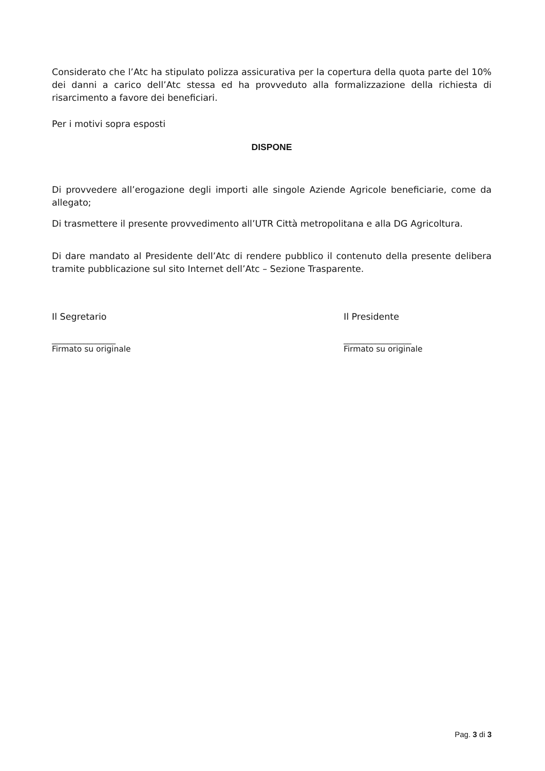Considerato che l’Atc ha stipulato polizza assicurativa per la copertura della quota parte del 10% dei danni a carico dell’Atc stessa ed ha provveduto alla formalizzazione della richiesta di risarcimento a favore dei beneficiari.
Per i motivi sopra esposti
DISPONE
Di provvedere all’erogazione degli importi alle singole Aziende Agricole beneficiarie, come da allegato;
Di trasmettere il presente provvedimento all’UTR Città metropolitana e alla DG Agricoltura.
Di dare mandato al Presidente dell’Atc di rendere pubblico il contenuto della presente delibera tramite pubblicazione sul sito Internet dell’Atc – Sezione Trasparente.
Il Segretario Il Presidente
________________
Firmato su originale
_________________
Firmato su originale
Pag. 3 di 3